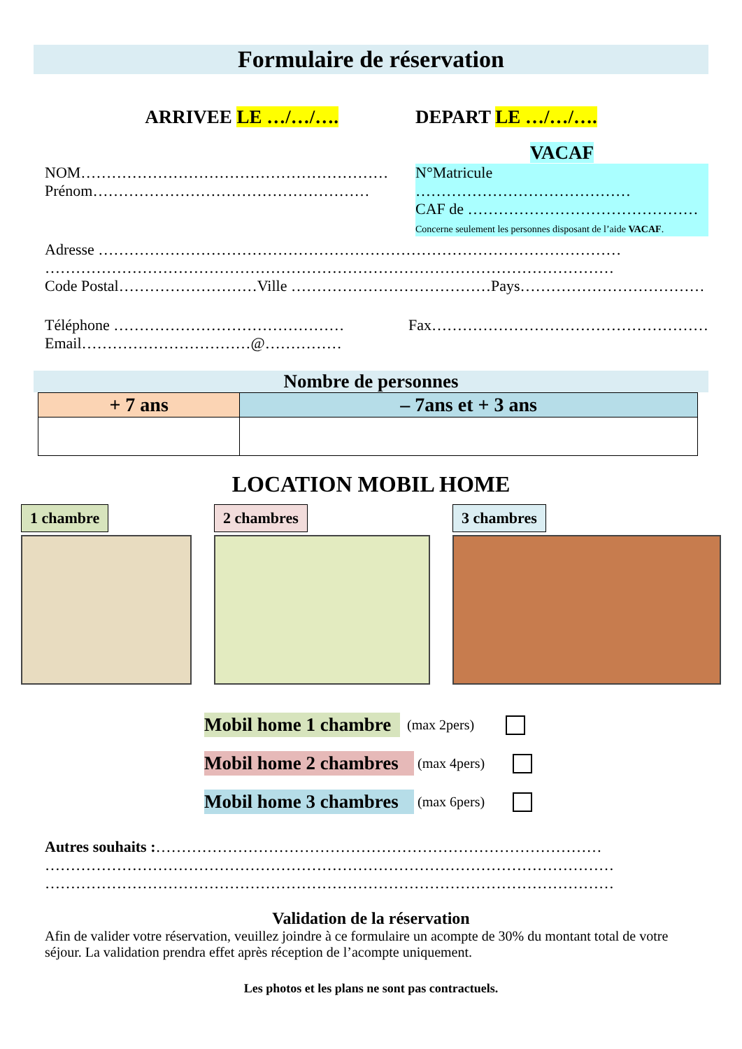Formulaire de réservation
ARRIVEE LE …/…/…. DEPART LE …/…/….
VACAF
NOM……………………………………………………
Prénom………………………………………………
N°Matricule ……………………………………
CAF de ………………………………………
Concerne seulement les personnes disposant de l’aide VACAF.
Adresse …………………………………………………………………………………………
…………………………………………………………………………………………………
Code Postal………………………Ville …………………………………Pays………………………………
Téléphone ………………………………………
Email……………………………@……………
Fax………………………………………………
Nombre de personnes
| + 7 ans | – 7ans et + 3 ans |
| --- | --- |
LOCATION MOBIL HOME
1 chambre 2 chambres 3 chambres
Mobil home 1 chambre (max 2pers)
Mobil home 2 chambres (max 4pers)
Mobil home 3 chambres (max 6pers)
Autres souhaits :……………………………………………………………………………
…………………………………………………………………………………………………
…………………………………………………………………………………………………
Validation de la réservation
Afin de valider votre réservation, veuillez joindre à ce formulaire un acompte de 30% du montant total de votre séjour. La validation prendra effet après réception de l’acompte uniquement.
Les photos et les plans ne sont pas contractuels.